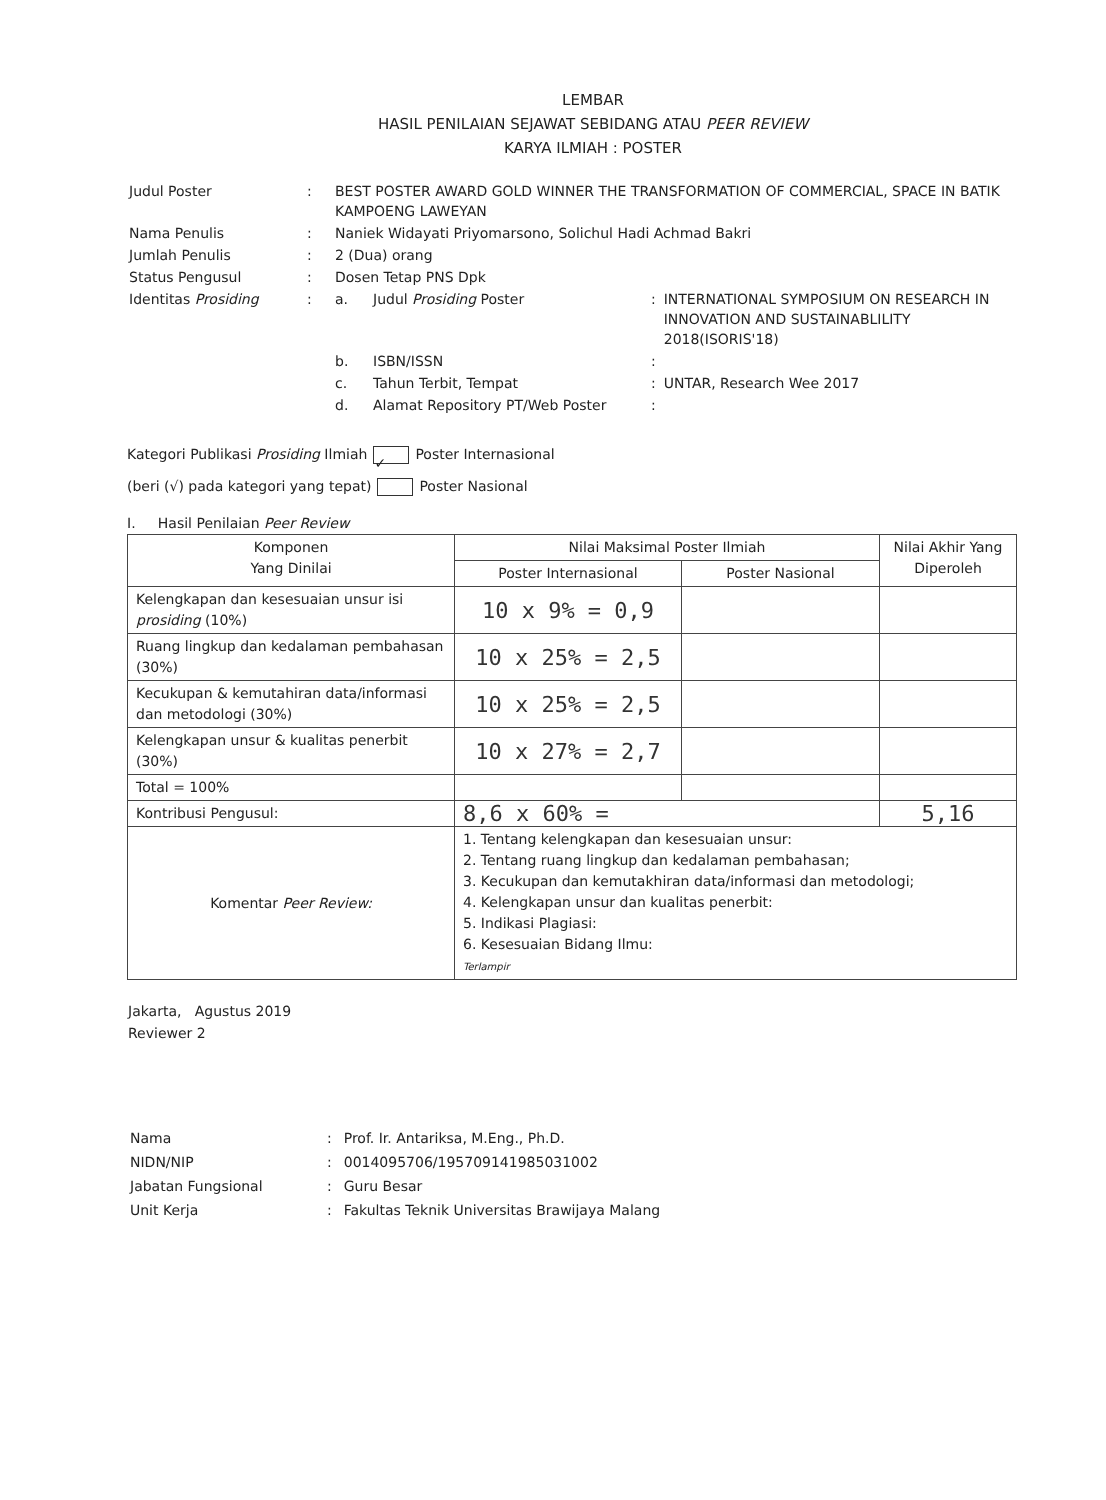LEMBAR
HASIL PENILAIAN SEJAWAT SEBIDANG ATAU PEER REVIEW
KARYA ILMIAH : POSTER
| Judul Poster | : | BEST POSTER AWARD GOLD WINNER THE TRANSFORMATION OF COMMERCIAL, SPACE IN BATIK KAMPOENG LAWEYAN | | | |
| Nama Penulis | : | Naniek Widayati Priyomarsono, Solichul Hadi Achmad Bakri | | | |
| Jumlah Penulis | : | 2 (Dua) orang | | | |
| Status Pengusul | : | Dosen Tetap PNS Dpk | | | |
| Identitas Prosiding | : | a. | Judul Prosiding Poster | : | INTERNATIONAL SYMPOSIUM ON RESEARCH IN INNOVATION AND SUSTAINABLILITY 2018(ISORIS'18) |
| | | b. | ISBN/ISSN | : | |
| | | c. | Tahun Terbit, Tempat | : | UNTAR, Research Wee 2017 |
| | | d. | Alamat Repository PT/Web Poster | : | |
Kategori Publikasi Prosiding Ilmiah ✓ Poster Internasional
(beri (√) pada kategori yang tepat) Poster Nasional
I. Hasil Penilaian Peer Review
| Komponen Yang Dinilai | Nilai Maksimal Poster Ilmiah | | Nilai Akhir Yang Diperoleh |
| --- | --- | --- | --- |
| | Poster Internasional | Poster Nasional | |
| Kelengkapan dan kesesuaian unsur isi prosiding (10%) | 10 x 9% = 0,9 | | |
| Ruang lingkup dan kedalaman pembahasan (30%) | 10 x 25% = 2,5 | | |
| Kecukupan & kemutahiran data/informasi dan metodologi (30%) | 10 x 25% = 2,5 | | |
| Kelengkapan unsur & kualitas penerbit (30%) | 10 x 27% = 2,7 | | |
| Total = 100% | | | |
| Kontribusi Pengusul: | 8,6 x 60% = | | 5,16 |
| Komentar Peer Review: | 1. Tentang kelengkapan dan kesesuaian unsur: 2. Tentang ruang lingkup dan kedalaman pembahasan; 3. Kecukupan dan kemutakhiran data/informasi dan metodologi; 4. Kelengkapan unsur dan kualitas penerbit: 5. Indikasi Plagiasi: 6. Kesesuaian Bidang Ilmu: Terlampir | | |
Jakarta, Agustus 2019
Reviewer 2
| Nama | : | Prof. Ir. Antariksa, M.Eng., Ph.D. |
| NIDN/NIP | : | 0014095706/195709141985031002 |
| Jabatan Fungsional | : | Guru Besar |
| Unit Kerja | : | Fakultas Teknik Universitas Brawijaya Malang |